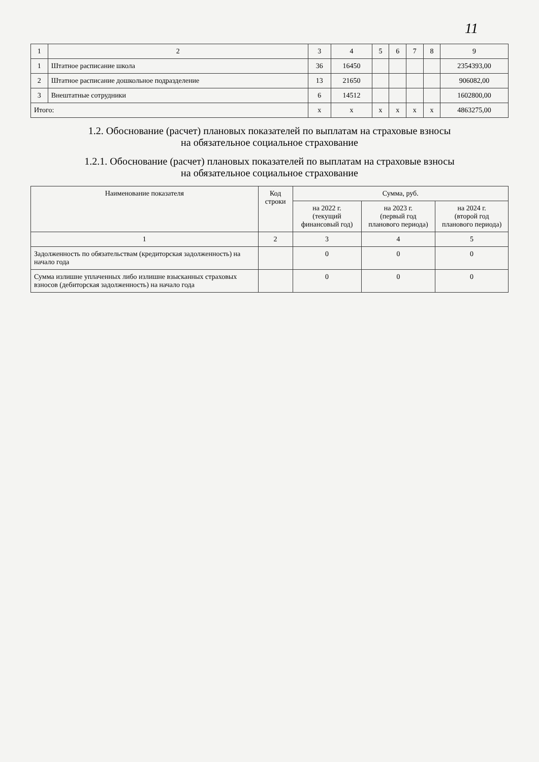11
| 1 | 2 | 3 | 4 | 5 | 6 | 7 | 8 | 9 |
| --- | --- | --- | --- | --- | --- | --- | --- | --- |
| 1 | Штатное расписание школа | 36 | 16450 | | | | | 2354393,00 |
| 2 | Штатное расписание дошкольное подразделение | 13 | 21650 | | | | | 906082,00 |
| 3 | Внештатные сотрудники | 6 | 14512 | | | | | 1602800,00 |
| Итого: | | x | x | x | x | x | x | 4863275,00 |
1.2. Обоснование (расчет) плановых показателей по выплатам на страховые взносы
на обязательное социальное страхование
1.2.1. Обоснование (расчет) плановых показателей по выплатам на страховые взносы
на обязательное социальное страхование
| Наименование показателя | Код строки | Сумма, руб. | | |
| --- | --- | --- | --- | --- |
| | | на 2022 г. (текущий финансовый год) | на 2023 г. (первый год планового периода) | на 2024 г. (второй год планового периода) |
| 1 | 2 | 3 | 4 | 5 |
| Задолженность по обязательствам (кредиторская задолженность) на начало года | | 0 | 0 | 0 |
| Сумма излишне уплаченных либо излишне взысканных страховых взносов (дебиторская задолженность) на начало года | | 0 | 0 | 0 |